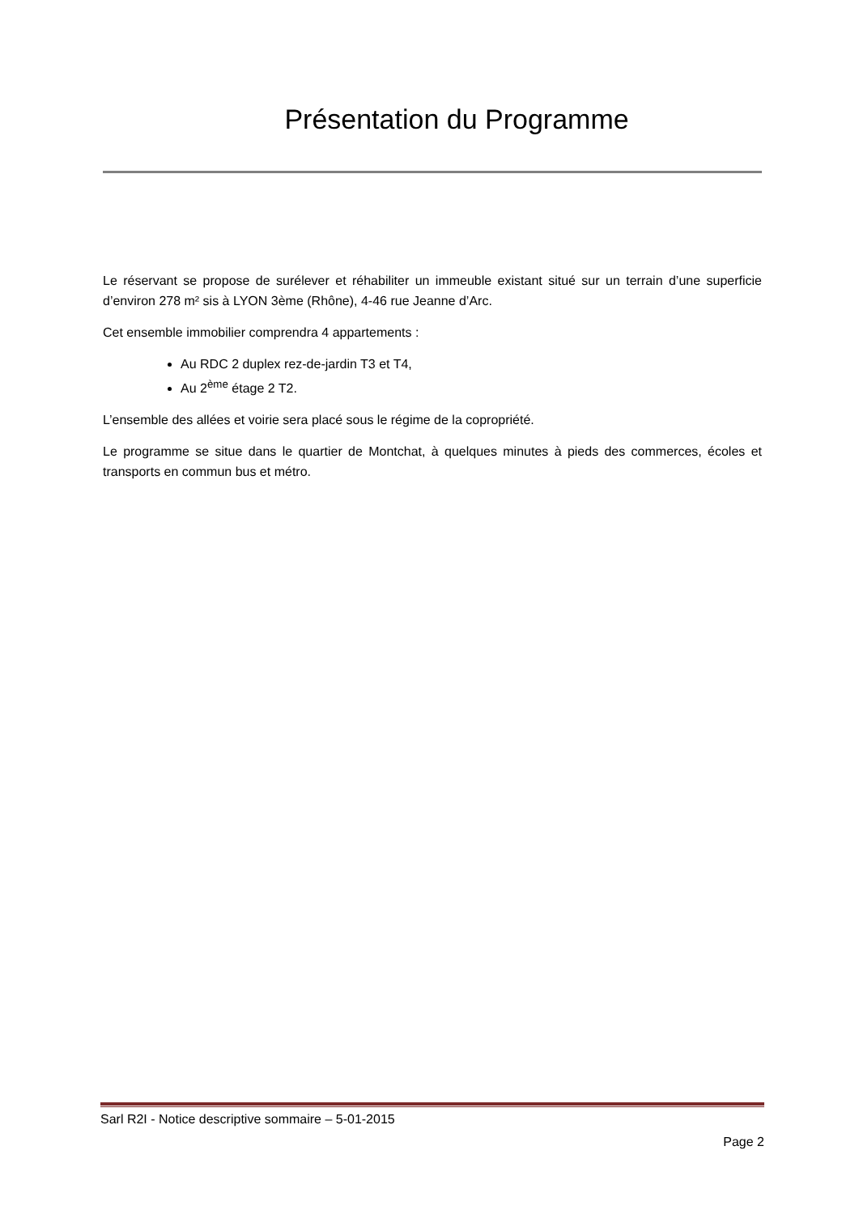Présentation du Programme
Le réservant se propose de surélever et réhabiliter un immeuble existant situé sur un terrain d’une superficie d’environ 278 m² sis à LYON 3ème (Rhône), 4-46 rue Jeanne d’Arc.
Cet ensemble immobilier comprendra 4 appartements :
Au RDC 2 duplex rez-de-jardin T3 et T4,
Au 2<sup>ème</sup> étage 2 T2.
L’ensemble des allées et voirie sera placé sous le régime de la copropriété.
Le programme se situe dans le quartier de Montchat, à quelques minutes à pieds des commerces, écoles et transports en commun bus et métro.
Sarl R2I - Notice descriptive sommaire – 5-01-2015
Page 2